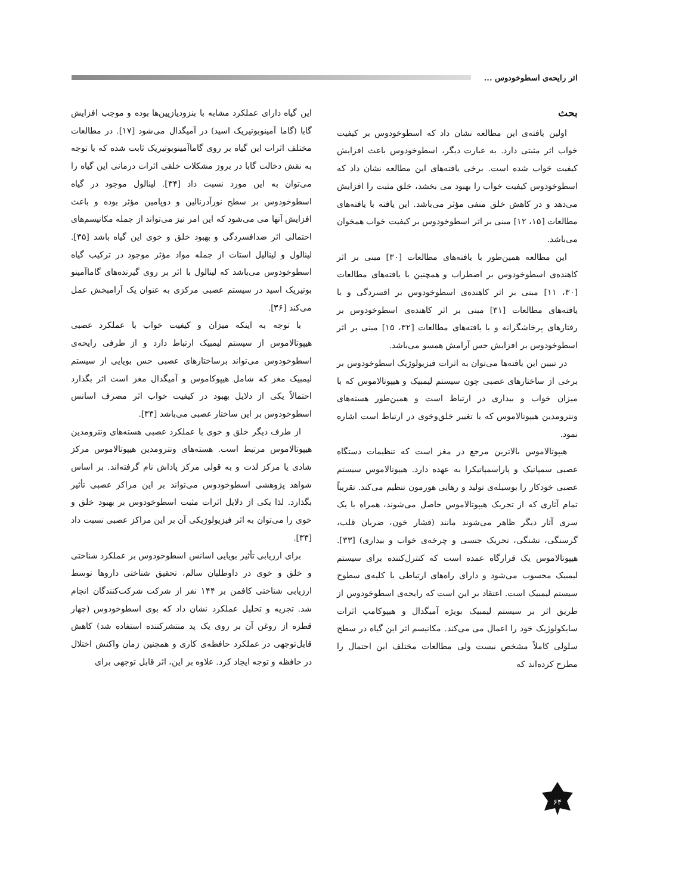اثر رایحه‌ی اسطوخودوس ...
بحث
اولین یافته‌ی این مطالعه نشان داد که اسطوخودوس بر کیفیت خواب اثر مثبتی دارد. به عبارت دیگر، اسطوخودوس باعث افزایش کیفیت خواب شده است. برخی یافته‌های این مطالعه نشان داد که اسطوخودوس کیفیت خواب را بهبود می بخشد، خلق مثبت را افزایش می‌دهد و در کاهش خلق منفی مؤثر می‌باشد. این یافته با یافته‌های مطالعات [۱۵، ۱۲] مبنی بر اثر اسطوخودوس بر کیفیت خواب همخوان می‌باشد.
این مطالعه همین‌طور با یافته‌های مطالعات [۳۰] مبنی بر اثر کاهنده‌ی اسطوخودوس بر اضطراب و همچنین با یافته‌های مطالعات [۳۰، ۱۱] مبنی بر اثر کاهنده‌ی اسطوخودوس بر افسردگی و با یافته‌های مطالعات [۳۱] مبنی بر اثر کاهنده‌ی اسطوخودوس بر رفتارهای پرخاشگرانه و با یافته‌های مطالعات [۳۲، ۱۵] مبنی بر اثر اسطوخودوس بر افزایش حس آرامش همسو می‌باشد.
در تبیین این یافته‌ها می‌توان به اثرات فیزیولوژیک اسطوخودوس بر برخی از ساختارهای عصبی چون سیستم لیمبیک و هیپوتالاموس که با میزان خواب و بیداری در ارتباط است و همین‌طور هسته‌های ونترومدین هیپوتالاموس که با تغییر خلق‌وخوی در ارتباط است اشاره نمود.
هیپوتالاموس بالاترین مرجع در مغز است که تنظیمات دستگاه عصبی سمپاتیک و پاراسمپاتیکرا به عهده دارد. هیپوتالاموس سیستم عصبی خودکار را بوسیله‌ی تولید و رهایی هورمون تنظیم می‌کند. تقریباً تمام آثاری که از تحریک هیپوتالاموس حاصل می‌شوند، همراه با یک سری آثار دیگر ظاهر می‌شوند مانند (فشار خون، ضربان قلب، گرسنگی، تشنگی، تحریک جنسی و چرخه‌ی خواب و بیداری) [۳۳]. هیپوتالاموس یک قرارگاه عمده است که کنترل‌کننده برای سیستم لیمبیک محسوب می‌شود و دارای راه‌های ارتباطی با کلیه‌ی سطوح سیستم لیمبیک است. اعتقاد بر این است که رایحه‌ی اسطوخودوس از طریق اثر بر سیستم لیمبیک بویژه آمیگدال و هیپوکامپ اثرات سایکولوژیک خود را اعمال می می‌کند. مکانیسم اثر این گیاه در سطح سلولی کاملاً مشخص نیست ولی مطالعات مختلف این احتمال را مطرح کرده‌اند که
این گیاه دارای عملکرد مشابه با بنزودیازپین‌ها بوده و موجب افزایش گابا (گاما آمینوبوتیریک اسید) در آمیگدال می‌شود [۱۷]. در مطالعات مختلف اثرات این گیاه بر روی گاماآمینوبوتیریک ثابت شده که با توجه به نقش دخالت گابا در بروز مشکلات خلقی اثرات درمانی این گیاه را می‌توان به این مورد نسبت داد [۳۴]. لینالول موجود در گیاه اسطوخودوس بر سطح نورآدرنالین و دوپامین مؤثر بوده و باعث افزایش آنها می می‌شود که این امر نیز می‌تواند از جمله مکانیسم‌های احتمالی اثر ضدافسردگی و بهبود خلق و خوی این گیاه باشد [۳۵]. لینالول و لینالیل استات از جمله مواد مؤثر موجود در ترکیب گیاه اسطوخودوس می‌باشد که لینالول با اثر بر روی گیرنده‌های گاماآمینو بوتیریک اسید در سیستم عصبی مرکزی به عنوان یک آرامبخش عمل می‌کند [۳۶].
با توجه به اینکه میزان و کیفیت خواب با عملکرد عصبی هیپوتالاموس از سیستم لیمبیک ارتباط دارد و از طرفی رایحه‌ی اسطوخودوس می‌تواند برساختارهای عصبی حس بویایی از سیستم لیمبیک مغز که شامل هیپوکاموس و آمیگدال مغز است اثر بگذارد احتمالاً یکی از دلایل بهبود در کیفیت خواب اثر مصرف اسانس اسطوخودوس بر این ساختار عصبی می‌باشد [۳۳].
از طرف دیگر خلق و خوی با عملکرد عصبی هسته‌های ونترومدین هیپوتالاموس مرتبط است. هسته‌های ونترومدین هیپوتالاموس مرکز شادی یا مرکز لذت و به قولی مرکز پاداش نام گرفته‌اند. بر اساس شواهد پژوهشی اسطوخودوس می‌تواند بر این مراکز عصبی تأثیر بگذارد. لذا یکی از دلایل اثرات مثبت اسطوخودوس بر بهبود خلق و خوی را می‌توان به اثر فیزیولوژیکی آن بر این مراکز عصبی نسبت داد [۳۳].
برای ارزیابی تأثیر بویایی اسانس اسطوخودوس بر عملکرد شناختی و خلق و خوی در داوطلبان سالم، تحقیق شناختی داروها توسط ارزیابی شناختی کافمن بر ۱۴۴ نفر از شرکت شرکت‌کنندگان انجام شد. تجزیه و تحلیل عملکرد نشان داد که بوی اسطوخودوس (چهار قطره از روغن آن بر روی یک پد منتشرکننده استفاده شد) کاهش قابل‌توجهی در عملکرد حافظه‌ی کاری و همچنین زمان واکنش اختلال در حافظه و توجه ایجاد کرد. علاوه بر این، اثر قابل توجهی برای
۶۴